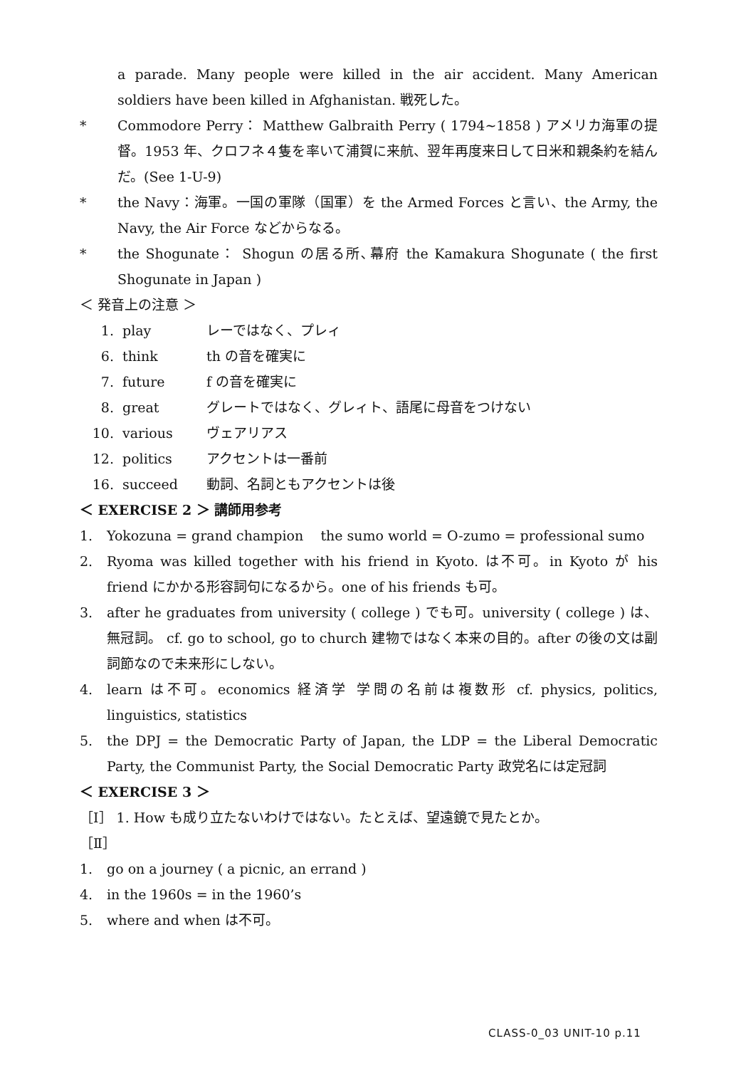a parade. Many people were killed in the air accident. Many American soldiers have been killed in Afghanistan. 戦死した。
* Commodore Perry： Matthew Galbraith Perry ( 1794~1858 ) アメリカ海軍の提督。1953 年、クロフネ４隻を率いて浦賀に来航、翌年再度来日して日米和親条約を結んだ。(See 1-U-9)
* the Navy：海軍。一国の軍隊（国軍）を the Armed Forces と言い、the Army, the Navy, the Air Force などからなる。
* the Shogunate： Shogun の居る所､幕府 the Kamakura Shogunate ( the first Shogunate in Japan )
＜ 発音上の注意 ＞
1. play レーではなく、プレィ
6. think th の音を確実に
7. future f の音を確実に
8. great グレートではなく、グレィト、語尾に母音をつけない
10. various ヴェアリアス
12. politics アクセントは一番前
16. succeed 動詞、名詞ともアクセントは後
＜ EXERCISE 2 ＞ 講師用参考
1. Yokozuna = grand champion the sumo world = O-zumo = professional sumo
2. Ryoma was killed together with his friend in Kyoto. は不可。in Kyoto が his friend にかかる形容詞句になるから。one of his friends も可。
3. after he graduates from university ( college ) でも可。university ( college ) は、無冠詞。 cf. go to school, go to church 建物ではなく本来の目的。after の後の文は副詞節なので未来形にしない。
4. learn は不可。economics 経済学 学問の名前は複数形 cf. physics, politics, linguistics, statistics
5. the DPJ = the Democratic Party of Japan, the LDP = the Liberal Democratic Party, the Communist Party, the Social Democratic Party 政党名には定冠詞
＜ EXERCISE 3 ＞
［Ⅰ］ 1. How も成り立たないわけではない。たとえば、望遠鏡で見たとか。
［Ⅱ］
1. go on a journey ( a picnic, an errand )
4. in the 1960s = in the 1960’s
5. where and when は不可。
CLASS-0_03 UNIT-10 p.11